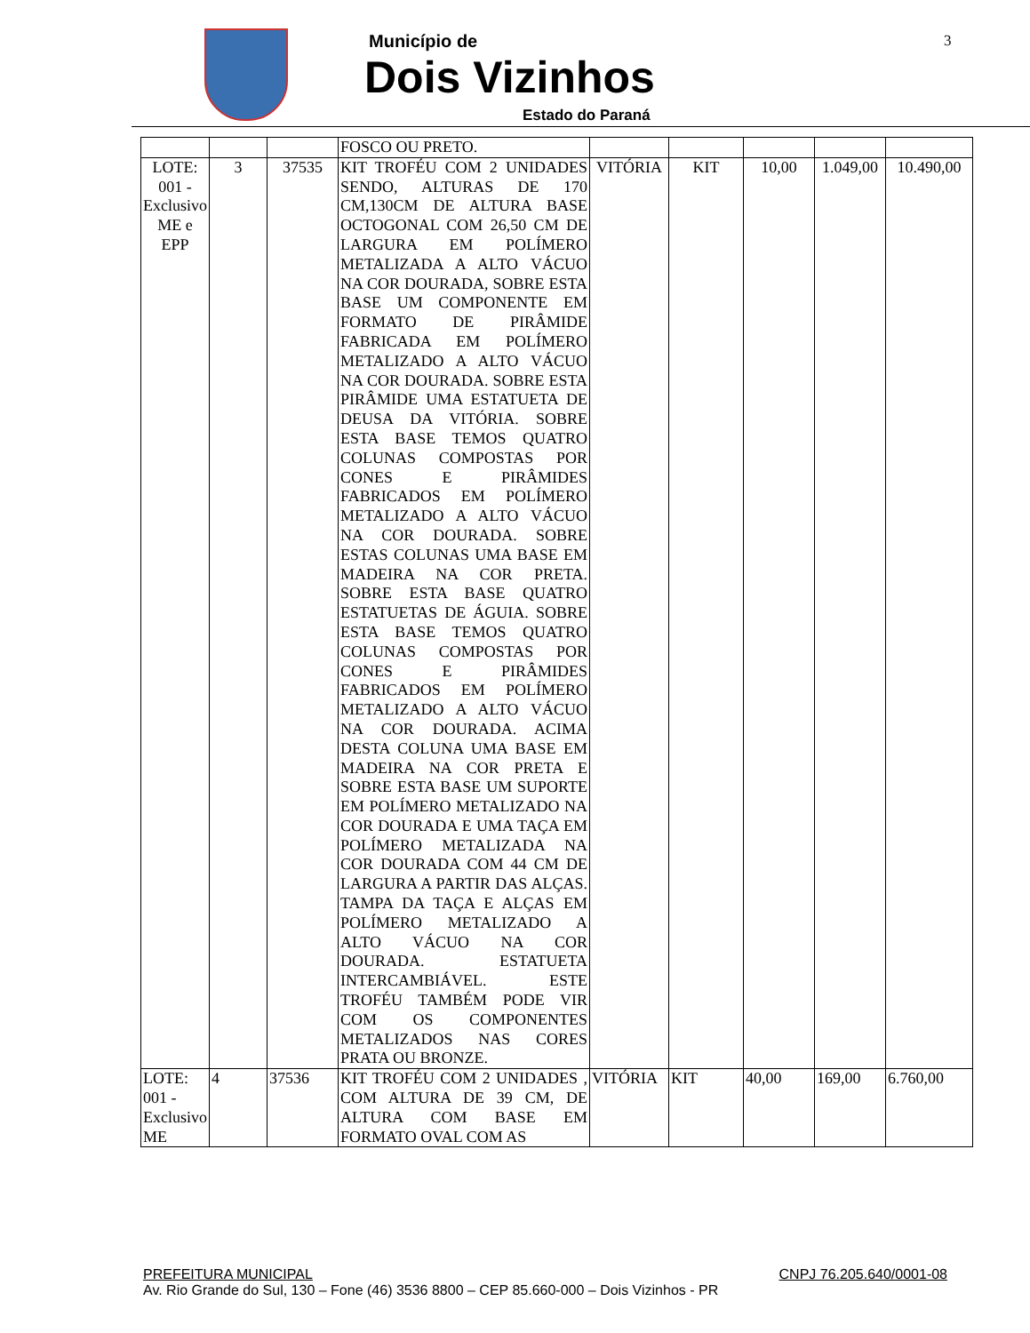Município de
Dois Vizinhos
Estado do Paraná
3
| | | | FOSCO OU PRETO. | | | | | |
| LOTE: 001 - Exclusivo ME e EPP | 3 | 37535 | KIT TROFÉU COM 2 UNIDADES SENDO, ALTURAS DE 170 CM,130CM DE ALTURA BASE OCTOGONAL COM 26,50 CM DE LARGURA EM POLÍMERO METALIZADA A ALTO VÁCUO NA COR DOURADA, SOBRE ESTA BASE UM COMPONENTE EM FORMATO DE PIRÂMIDE FABRICADA EM POLÍMERO METALIZADO A ALTO VÁCUO NA COR DOURADA. SOBRE ESTA PIRÂMIDE UMA ESTATUETA DE DEUSA DA VITÓRIA. SOBRE ESTA BASE TEMOS QUATRO COLUNAS COMPOSTAS POR CONES E PIRÂMIDES FABRICADOS EM POLÍMERO METALIZADO A ALTO VÁCUO NA COR DOURADA. SOBRE ESTAS COLUNAS UMA BASE EM MADEIRA NA COR PRETA. SOBRE ESTA BASE QUATRO ESTATUETAS DE ÁGUIA. SOBRE ESTA BASE TEMOS QUATRO COLUNAS COMPOSTAS POR CONES E PIRÂMIDES FABRICADOS EM POLÍMERO METALIZADO A ALTO VÁCUO NA COR DOURADA. ACIMA DESTA COLUNA UMA BASE EM MADEIRA NA COR PRETA E SOBRE ESTA BASE UM SUPORTE EM POLÍMERO METALIZADO NA COR DOURADA E UMA TAÇA EM POLÍMERO METALIZADA NA COR DOURADA COM 44 CM DE LARGURA A PARTIR DAS ALÇAS. TAMPA DA TAÇA E ALÇAS EM POLÍMERO METALIZADO A ALTO VÁCUO NA COR DOURADA. ESTATUETA INTERCAMBIÁVEL. ESTE TROFÉU TAMBÉM PODE VIR COM OS COMPONENTES METALIZADOS NAS CORES PRATA OU BRONZE. | VITÓRIA | KIT | 10,00 | 1.049,00 | 10.490,00 |
| LOTE: 001 - Exclusivo ME | 4 | 37536 | KIT TROFÉU COM 2 UNIDADES , COM ALTURA DE 39 CM, DE ALTURA COM BASE EM FORMATO OVAL COM AS | VITÓRIA | KIT | 40,00 | 169,00 | 6.760,00 |
PREFEITURA MUNICIPAL CNPJ 76.205.640/0001-08
Av. Rio Grande do Sul, 130 – Fone (46) 3536 8800 – CEP 85.660-000 – Dois Vizinhos - PR